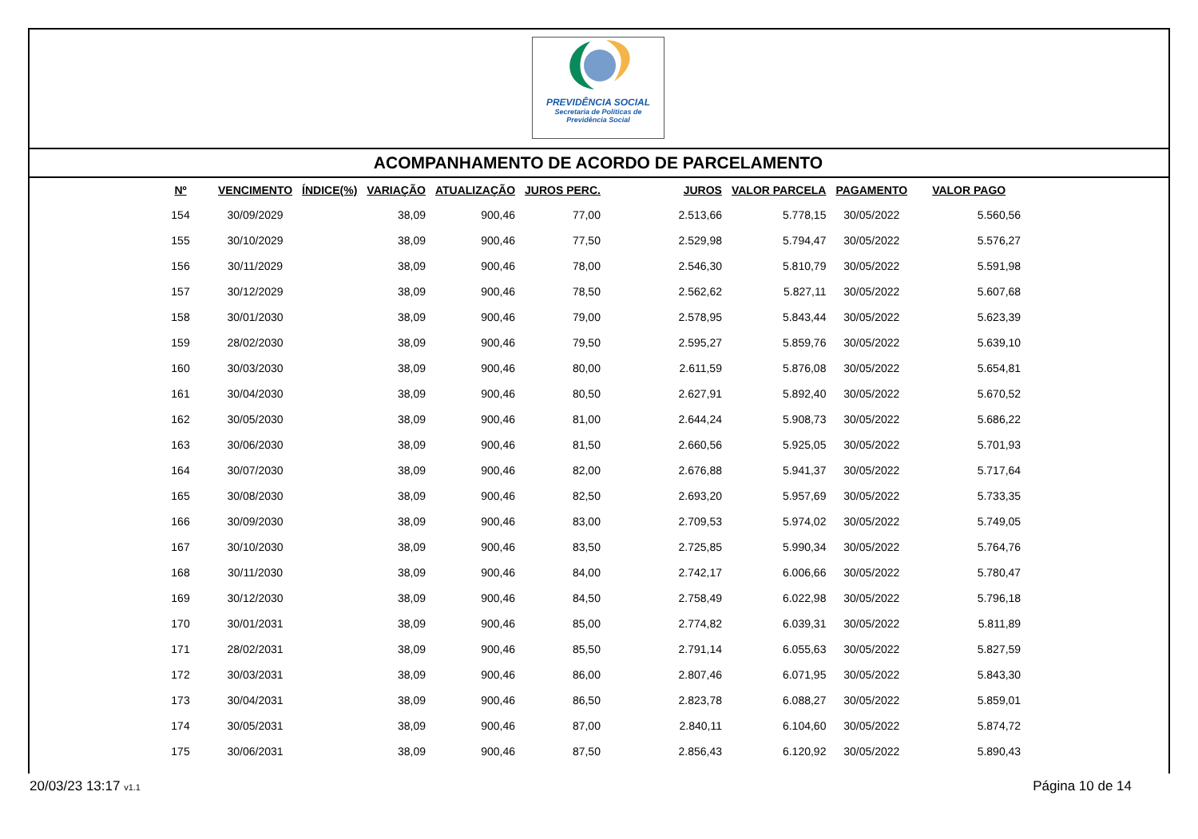PREVIDÊNCIA SOCIAL
Secretaria de Políticas de
Previdência Social
ACOMPANHAMENTO DE ACORDO DE PARCELAMENTO
| Nº | VENCIMENTO | ÍNDICE(%) | VARIAÇÃO | ATUALIZAÇÃO | JUROS PERC. | JUROS | VALOR PARCELA | PAGAMENTO | VALOR PAGO |
| --- | --- | --- | --- | --- | --- | --- | --- | --- | --- |
| 154 | 30/09/2029 | | 38,09 | 900,46 | 77,00 | 2.513,66 | 5.778,15 | 30/05/2022 | 5.560,56 |
| 155 | 30/10/2029 | | 38,09 | 900,46 | 77,50 | 2.529,98 | 5.794,47 | 30/05/2022 | 5.576,27 |
| 156 | 30/11/2029 | | 38,09 | 900,46 | 78,00 | 2.546,30 | 5.810,79 | 30/05/2022 | 5.591,98 |
| 157 | 30/12/2029 | | 38,09 | 900,46 | 78,50 | 2.562,62 | 5.827,11 | 30/05/2022 | 5.607,68 |
| 158 | 30/01/2030 | | 38,09 | 900,46 | 79,00 | 2.578,95 | 5.843,44 | 30/05/2022 | 5.623,39 |
| 159 | 28/02/2030 | | 38,09 | 900,46 | 79,50 | 2.595,27 | 5.859,76 | 30/05/2022 | 5.639,10 |
| 160 | 30/03/2030 | | 38,09 | 900,46 | 80,00 | 2.611,59 | 5.876,08 | 30/05/2022 | 5.654,81 |
| 161 | 30/04/2030 | | 38,09 | 900,46 | 80,50 | 2.627,91 | 5.892,40 | 30/05/2022 | 5.670,52 |
| 162 | 30/05/2030 | | 38,09 | 900,46 | 81,00 | 2.644,24 | 5.908,73 | 30/05/2022 | 5.686,22 |
| 163 | 30/06/2030 | | 38,09 | 900,46 | 81,50 | 2.660,56 | 5.925,05 | 30/05/2022 | 5.701,93 |
| 164 | 30/07/2030 | | 38,09 | 900,46 | 82,00 | 2.676,88 | 5.941,37 | 30/05/2022 | 5.717,64 |
| 165 | 30/08/2030 | | 38,09 | 900,46 | 82,50 | 2.693,20 | 5.957,69 | 30/05/2022 | 5.733,35 |
| 166 | 30/09/2030 | | 38,09 | 900,46 | 83,00 | 2.709,53 | 5.974,02 | 30/05/2022 | 5.749,05 |
| 167 | 30/10/2030 | | 38,09 | 900,46 | 83,50 | 2.725,85 | 5.990,34 | 30/05/2022 | 5.764,76 |
| 168 | 30/11/2030 | | 38,09 | 900,46 | 84,00 | 2.742,17 | 6.006,66 | 30/05/2022 | 5.780,47 |
| 169 | 30/12/2030 | | 38,09 | 900,46 | 84,50 | 2.758,49 | 6.022,98 | 30/05/2022 | 5.796,18 |
| 170 | 30/01/2031 | | 38,09 | 900,46 | 85,00 | 2.774,82 | 6.039,31 | 30/05/2022 | 5.811,89 |
| 171 | 28/02/2031 | | 38,09 | 900,46 | 85,50 | 2.791,14 | 6.055,63 | 30/05/2022 | 5.827,59 |
| 172 | 30/03/2031 | | 38,09 | 900,46 | 86,00 | 2.807,46 | 6.071,95 | 30/05/2022 | 5.843,30 |
| 173 | 30/04/2031 | | 38,09 | 900,46 | 86,50 | 2.823,78 | 6.088,27 | 30/05/2022 | 5.859,01 |
| 174 | 30/05/2031 | | 38,09 | 900,46 | 87,00 | 2.840,11 | 6.104,60 | 30/05/2022 | 5.874,72 |
| 175 | 30/06/2031 | | 38,09 | 900,46 | 87,50 | 2.856,43 | 6.120,92 | 30/05/2022 | 5.890,43 |
20/03/23 13:17 v1.1
Página 10 de 14